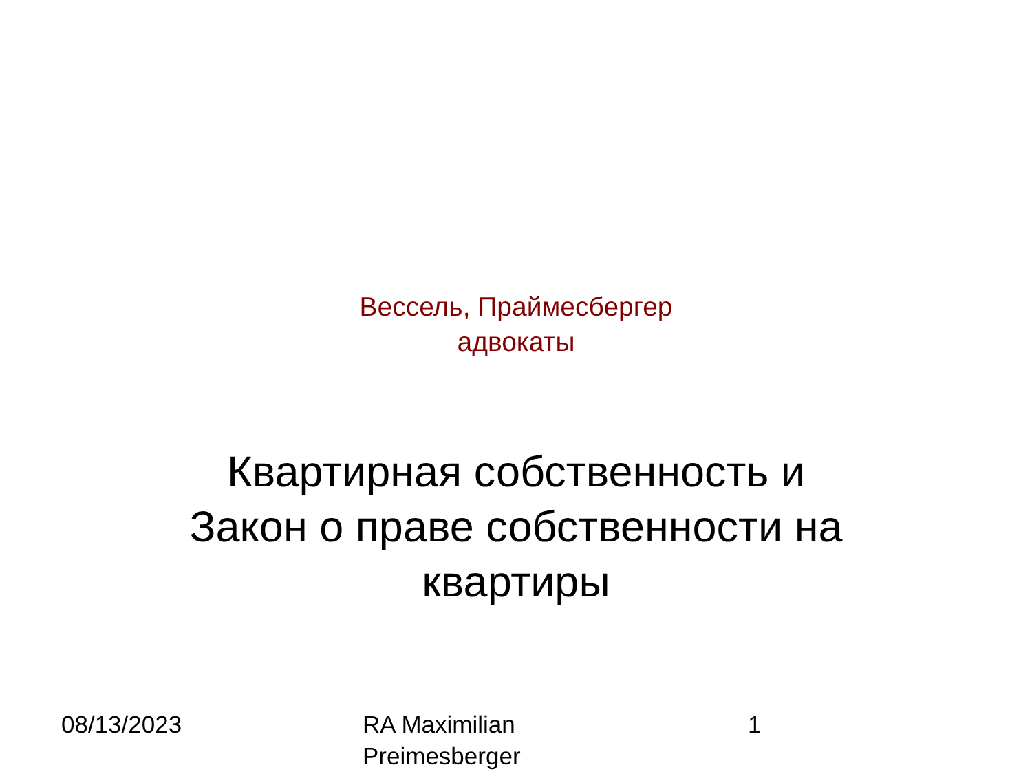Вессель, Праймесбергер
адвокаты
Квартирная собственность и
Закон о праве собственности на
квартиры
08/13/2023 RA Maximilian
Preimesberger
1